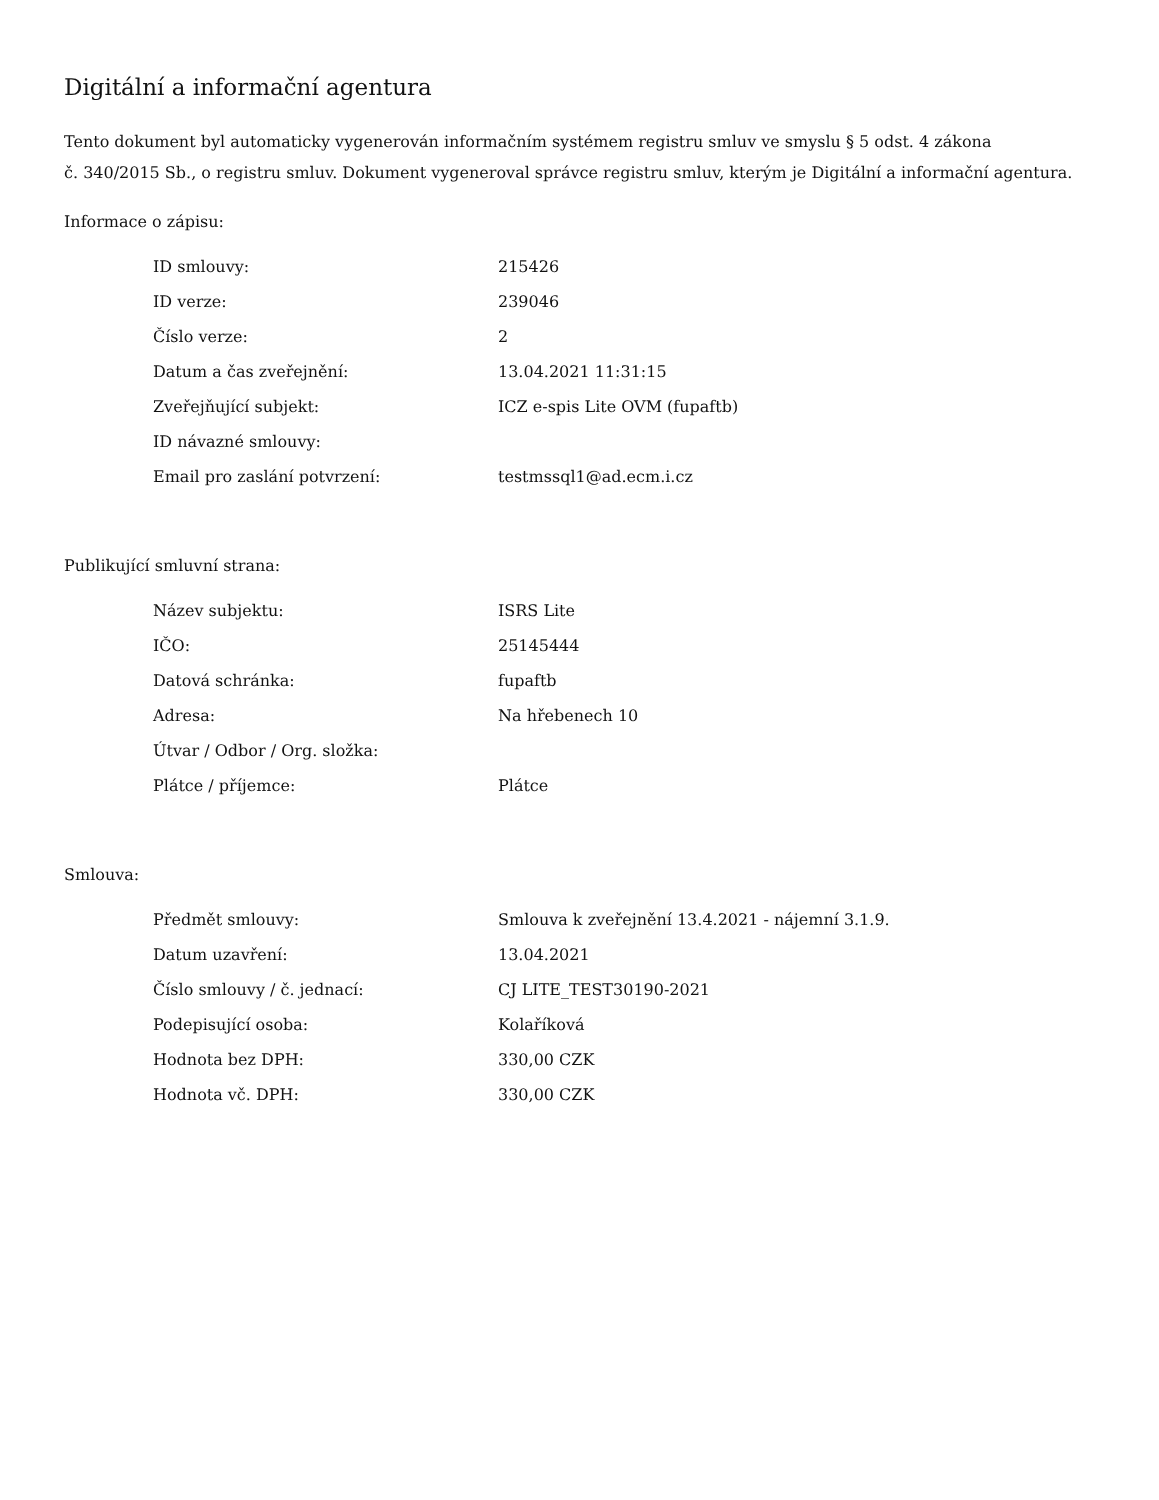Digitální a informační agentura
Tento dokument byl automaticky vygenerován informačním systémem registru smluv ve smyslu § 5 odst. 4 zákona
č. 340/2015 Sb., o registru smluv. Dokument vygeneroval správce registru smluv, kterým je Digitální a informační agentura.
Informace o zápisu:
| ID smlouvy: | 215426 |
| ID verze: | 239046 |
| Číslo verze: | 2 |
| Datum a čas zveřejnění: | 13.04.2021 11:31:15 |
| Zveřejňující subjekt: | ICZ e-spis Lite OVM (fupaftb) |
| ID návazné smlouvy: | |
| Email pro zaslání potvrzení: | testmssql1@ad.ecm.i.cz |
Publikující smluvní strana:
| Název subjektu: | ISRS Lite |
| IČO: | 25145444 |
| Datová schránka: | fupaftb |
| Adresa: | Na hřebenech 10 |
| Útvar / Odbor / Org. složka: | |
| Plátce / příjemce: | Plátce |
Smlouva:
| Předmět smlouvy: | Smlouva k zveřejnění 13.4.2021 - nájemní 3.1.9. |
| Datum uzavření: | 13.04.2021 |
| Číslo smlouvy / č. jednací: | CJ LITE_TEST30190-2021 |
| Podepisující osoba: | Kolaříková |
| Hodnota bez DPH: | 330,00 CZK |
| Hodnota vč. DPH: | 330,00 CZK |